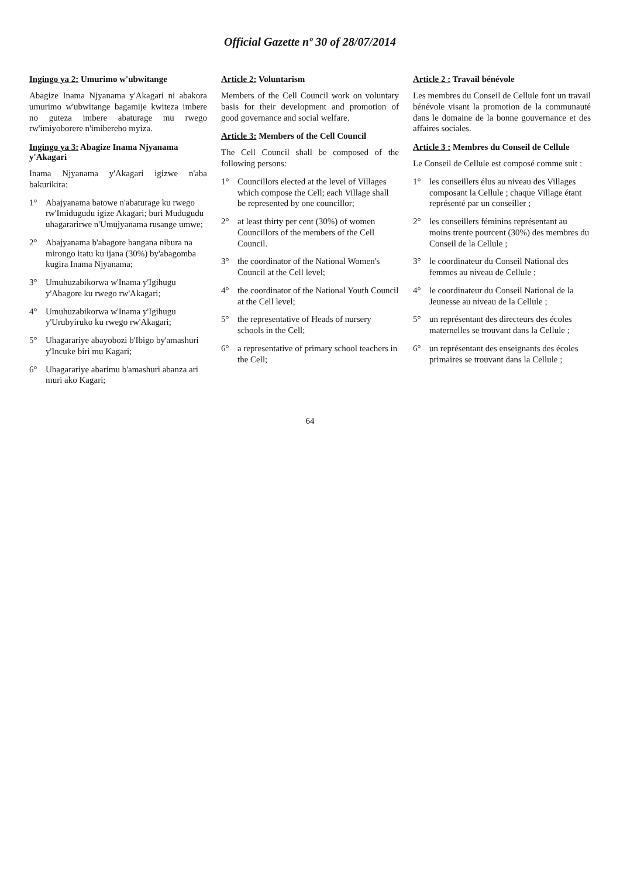Official Gazette nº 30 of 28/07/2014
Ingingo ya 2: Umurimo w'ubwitange
Abagize Inama Njyanama y'Akagari ni abakora umurimo w'ubwitange bagamije kwiteza imbere no guteza imbere abaturage mu rwego rw'imiyoborere n'imibereho myiza.
Ingingo ya 3: Abagize Inama Njyanama y'Akagari
Inama Njyanama y'Akagari igizwe n'aba bakurikira:
1° Abajyanama batowe n'abaturage ku rwego rw'Imidugudu igize Akagari; buri Mudugudu uhagararirwe n'Umujyanama rusange umwe;
2° Abajyanama b'abagore bangana nibura na mirongo itatu ku ijana (30%) by'abagomba kugira Inama Njyanama;
3° Umuhuzabikorwa w'Inama y'Igihugu y'Abagore ku rwego rw'Akagari;
4° Umuhuzabikorwa w'Inama y'Igihugu y'Urubyiruko ku rwego rw'Akagari;
5° Uhagarariye abayobozi b'Ibigo by'amashuri y'Incuke biri mu Kagari;
6° Uhagarariye abarimu b'amashuri abanza ari muri ako Kagari;
Article 2: Voluntarism
Members of the Cell Council work on voluntary basis for their development and promotion of good governance and social welfare.
Article 3: Members of the Cell Council
The Cell Council shall be composed of the following persons:
1° Councillors elected at the level of Villages which compose the Cell; each Village shall be represented by one councillor;
2° at least thirty per cent (30%) of women Councillors of the members of the Cell Council.
3° the coordinator of the National Women's Council at the Cell level;
4° the coordinator of the National Youth Council at the Cell level;
5° the representative of Heads of nursery schools in the Cell;
6° a representative of primary school teachers in the Cell;
Article 2 : Travail bénévole
Les membres du Conseil de Cellule font un travail bénévole visant la promotion de la communauté dans le domaine de la bonne gouvernance et des affaires sociales.
Article 3 : Membres du Conseil de Cellule
Le Conseil de Cellule est composé comme suit :
1° les conseillers élus au niveau des Villages composant la Cellule ; chaque Village étant représenté par un conseiller ;
2° les conseillers féminins représentant au moins trente pourcent (30%) des membres du Conseil de la Cellule ;
3° le coordinateur du Conseil National des femmes au niveau de Cellule ;
4° le coordinateur du Conseil National de la Jeunesse au niveau de la Cellule ;
5° un représentant des directeurs des écoles maternelles se trouvant dans la Cellule ;
6° un représentant des enseignants des écoles primaires se trouvant dans la Cellule ;
64